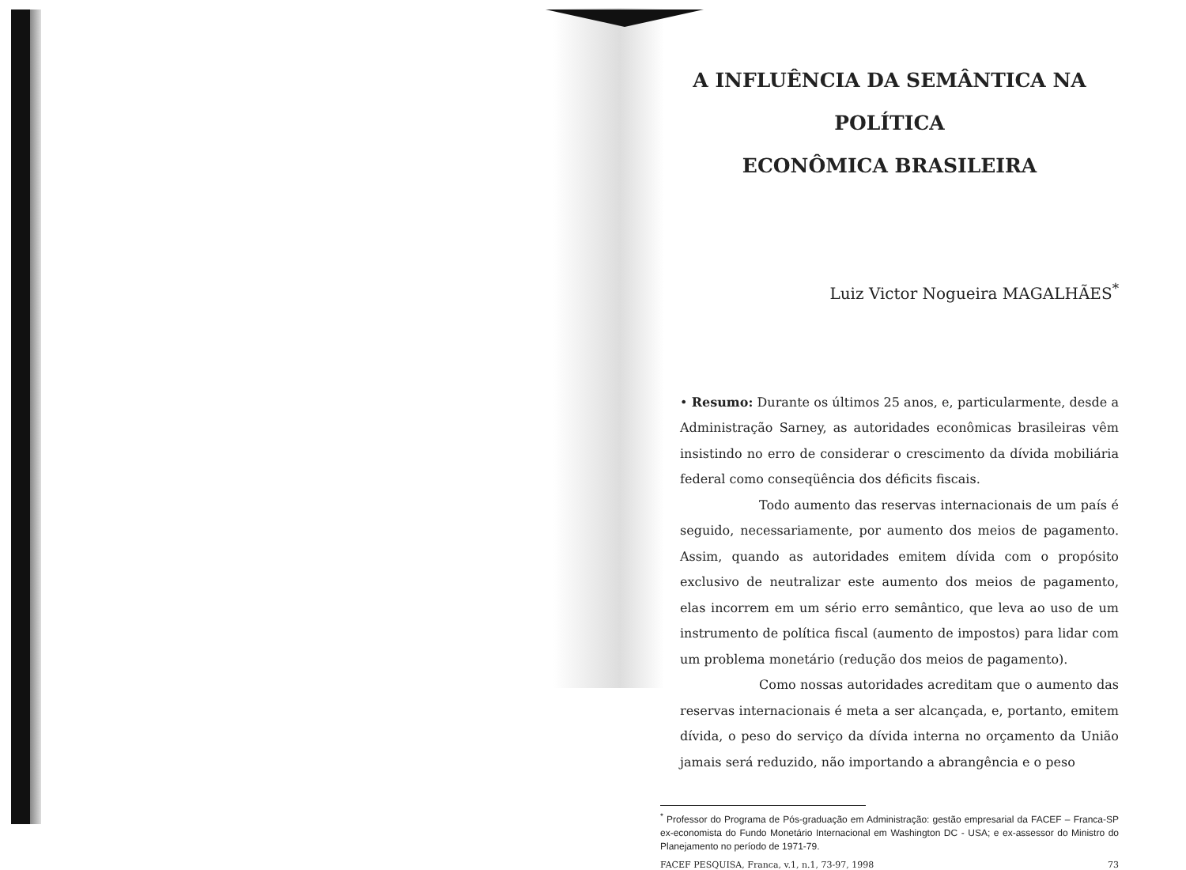A INFLUÊNCIA DA SEMÂNTICA NA POLÍTICA
ECONÔMICA BRASILEIRA
Luiz Victor Nogueira MAGALHÃES<sup>*</sup>
• Resumo: Durante os últimos 25 anos, e, particularmente, desde a Administração Sarney, as autoridades econômicas brasileiras vêm insistindo no erro de considerar o crescimento da dívida mobiliária federal como conseqüência dos déficits fiscais.
Todo aumento das reservas internacionais de um país é seguido, necessariamente, por aumento dos meios de pagamento. Assim, quando as autoridades emitem dívida com o propósito exclusivo de neutralizar este aumento dos meios de pagamento, elas incorrem em um sério erro semântico, que leva ao uso de um instrumento de política fiscal (aumento de impostos) para lidar com um problema monetário (redução dos meios de pagamento).
Como nossas autoridades acreditam que o aumento das reservas internacionais é meta a ser alcançada, e, portanto, emitem dívida, o peso do serviço da dívida interna no orçamento da União jamais será reduzido, não importando a abrangência e o peso
<sup>*</sup> Professor do Programa de Pós-graduação em Administração: gestão empresarial da FACEF – Franca-SP ex-economista do Fundo Monetário Internacional em Washington DC - USA; e ex-assessor do Ministro do Planejamento no período de 1971-79.
FACEF PESQUISA, Franca, v.1, n.1, 73-97, 1998 73